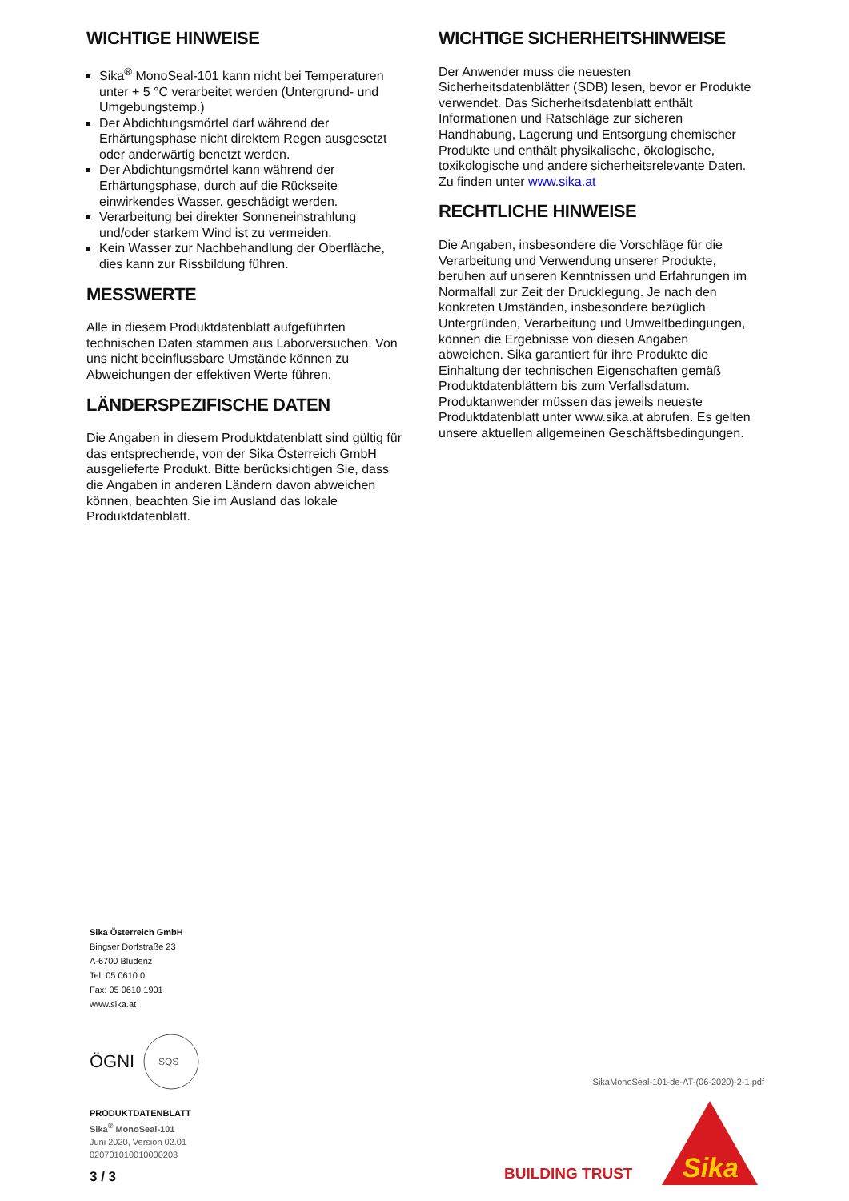WICHTIGE HINWEISE
Sika<sup>®</sup> MonoSeal-101 kann nicht bei Temperaturen unter + 5 °C verarbeitet werden (Untergrund- und Umgebungstemp.)
Der Abdichtungsmörtel darf während der Erhärtungsphase nicht direktem Regen ausgesetzt oder anderwärtig benetzt werden.
Der Abdichtungsmörtel kann während der Erhärtungsphase, durch auf die Rückseite einwirkendes Wasser, geschädigt werden.
Verarbeitung bei direkter Sonneneinstrahlung und/oder starkem Wind ist zu vermeiden.
Kein Wasser zur Nachbehandlung der Oberfläche, dies kann zur Rissbildung führen.
MESSWERTE
Alle in diesem Produktdatenblatt aufgeführten technischen Daten stammen aus Laborversuchen. Von uns nicht beeinflussbare Umstände können zu Abweichungen der effektiven Werte führen.
LÄNDERSPEZIFISCHE DATEN
Die Angaben in diesem Produktdatenblatt sind gültig für das entsprechende, von der Sika Österreich GmbH ausgelieferte Produkt. Bitte berücksichtigen Sie, dass die Angaben in anderen Ländern davon abweichen können, beachten Sie im Ausland das lokale Produktdatenblatt.
WICHTIGE SICHERHEITSHINWEISE
Der Anwender muss die neuesten Sicherheitsdatenblätter (SDB) lesen, bevor er Produkte verwendet. Das Sicherheitsdatenblatt enthält Informationen und Ratschläge zur sicheren Handhabung, Lagerung und Entsorgung chemischer Produkte und enthält physikalische, ökologische, toxikologische und andere sicherheitsrelevante Daten. Zu finden unter www.sika.at
RECHTLICHE HINWEISE
Die Angaben, insbesondere die Vorschläge für die Verarbeitung und Verwendung unserer Produkte, beruhen auf unseren Kenntnissen und Erfahrungen im Normalfall zur Zeit der Drucklegung. Je nach den konkreten Umständen, insbesondere bezüglich Untergründen, Verarbeitung und Umweltbedingungen, können die Ergebnisse von diesen Angaben abweichen. Sika garantiert für ihre Produkte die Einhaltung der technischen Eigenschaften gemäß Produktdatenblättern bis zum Verfallsdatum. Produktanwender müssen das jeweils neueste Produktdatenblatt unter www.sika.at abrufen. Es gelten unsere aktuellen allgemeinen Geschäftsbedingungen.
Sika Österreich GmbH
Bingser Dorfstraße 23
A-6700 Bludenz
Tel: 05 0610 0
Fax: 05 0610 1901
www.sika.at
ÖGNI
SQS
PRODUKTDATENBLATT
Sika<sup>®</sup> MonoSeal-101
Juni 2020, Version 02.01
020701010010000203
3 / 3
SikaMonoSeal-101-de-AT-(06-2020)-2-1.pdf
BUILDING TRUST
Sika